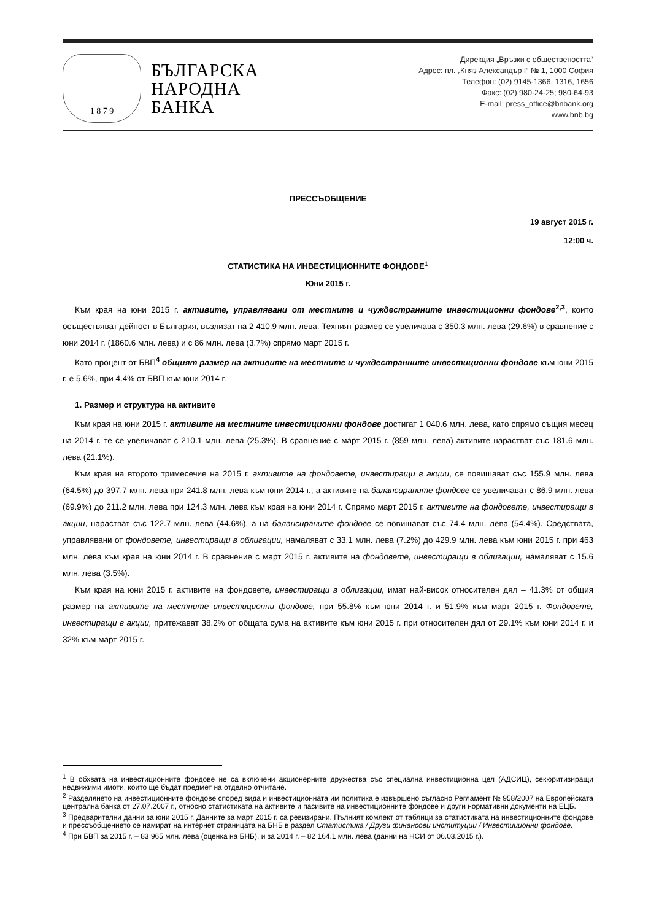1 8 7 9
БЪЛГАРСКА
НАРОДНА
БАНКА
Дирекция „Връзки с обществеността“
Адрес: пл. „Княз Александър I“ № 1, 1000 София
Телефон: (02) 9145-1366, 1316, 1656
Факс: (02) 980-24-25; 980-64-93
E-mail: press_office@bnbank.org
www.bnb.bg
ПРЕССЪОБЩЕНИЕ
19 август 2015 г.
12:00 ч.
СТАТИСТИКА НА ИНВЕСТИЦИОННИТЕ ФОНДОВЕ<sup>1</sup>
Юни 2015 г.
Към края на юни 2015 г. активите, управлявани от местните и чуждестранните инвестиционни фондове<sup>2,3</sup>, които осъществяват дейност в България, възлизат на 2 410.9 млн. лева. Техният размер се увеличава с 350.3 млн. лева (29.6%) в сравнение с юни 2014 г. (1860.6 млн. лева) и с 86 млн. лева (3.7%) спрямо март 2015 г.
Като процент от БВП<sup>4</sup> общият размер на активите на местните и чуждестранните инвестиционни фондове към юни 2015 г. е 5.6%, при 4.4% от БВП към юни 2014 г.
1. Размер и структура на активите
Към края на юни 2015 г. активите на местните инвестиционни фондове достигат 1 040.6 млн. лева, като спрямо същия месец на 2014 г. те се увеличават с 210.1 млн. лева (25.3%). В сравнение с март 2015 г. (859 млн. лева) активите нарастват със 181.6 млн. лева (21.1%).
Към края на второто тримесечие на 2015 г. активите на фондовете, инвестиращи в акции, се повишават със 155.9 млн. лева (64.5%) до 397.7 млн. лева при 241.8 млн. лева към юни 2014 г., а активите на балансираните фондове се увеличават с 86.9 млн. лева (69.9%) до 211.2 млн. лева при 124.3 млн. лева към края на юни 2014 г. Спрямо март 2015 г. активите на фондовете, инвестиращи в акции, нарастват със 122.7 млн. лева (44.6%), а на балансираните фондове се повишават със 74.4 млн. лева (54.4%). Средствата, управлявани от фондовете, инвестиращи в облигации, намаляват с 33.1 млн. лева (7.2%) до 429.9 млн. лева към юни 2015 г. при 463 млн. лева към края на юни 2014 г. В сравнение с март 2015 г. активите на фондовете, инвестиращи в облигации, намаляват с 15.6 млн. лева (3.5%).
Към края на юни 2015 г. активите на фондовете, инвестиращи в облигации, имат най-висок относителен дял – 41.3% от общия размер на активите на местните инвестиционни фондове, при 55.8% към юни 2014 г. и 51.9% към март 2015 г. Фондовете, инвестиращи в акции, притежават 38.2% от общата сума на активите към юни 2015 г. при относителен дял от 29.1% към юни 2014 г. и 32% към март 2015 г.
<sup>1</sup> В обхвата на инвестиционните фондове не са включени акционерните дружества със специална инвестиционна цел (АДСИЦ), секюритизиращи недвижими имоти, които ще бъдат предмет на отделно отчитане.
<sup>2</sup> Разделянето на инвестиционните фондове според вида и инвестиционната им политика е извършено съгласно Регламент № 958/2007 на Европейската централна банка от 27.07.2007 г., относно статистиката на активите и пасивите на инвестиционните фондове и други нормативни документи на ЕЦБ.
<sup>3</sup> Предварителни данни за юни 2015 г. Данните за март 2015 г. са ревизирани. Пълният комлект от таблици за статистиката на инвестиционните фондове и прессъобщението се намират на интернет страницата на БНБ в раздел Статистика / Други финансови институции / Инвестиционни фондове.
<sup>4</sup> При БВП за 2015 г. – 83 965 млн. лева (оценка на БНБ), и за 2014 г. – 82 164.1 млн. лева (данни на НСИ от 06.03.2015 г.).